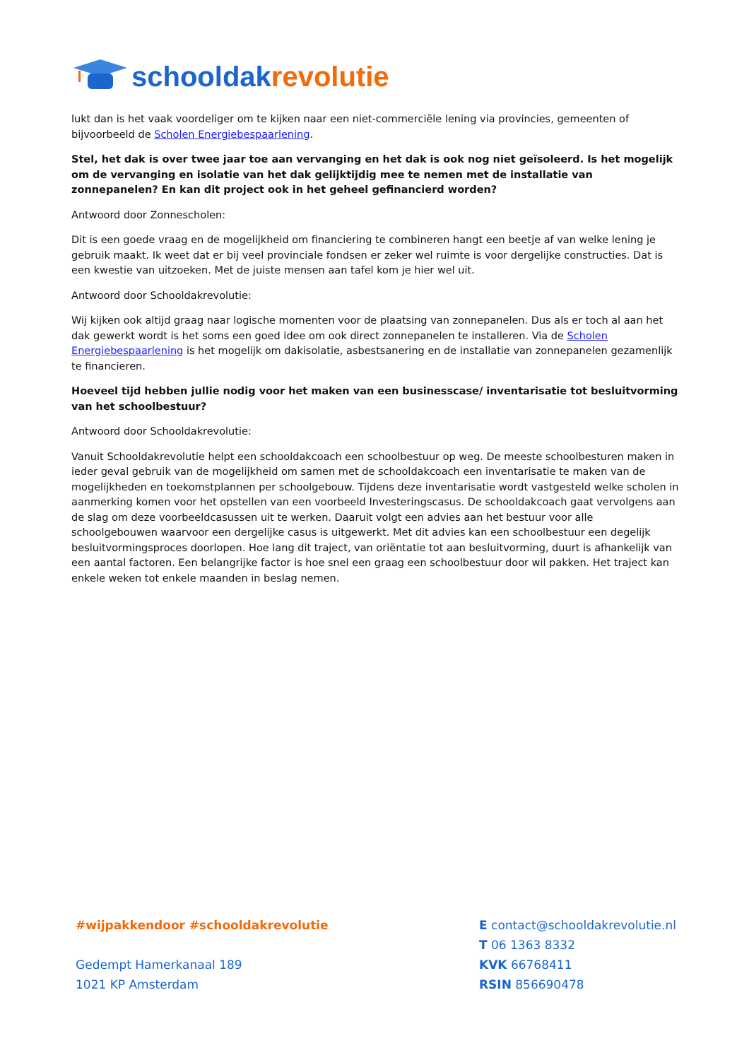schooldakrevolutie
lukt dan is het vaak voordeliger om te kijken naar een niet-commerciële lening via provincies, gemeenten of bijvoorbeeld de Scholen Energiebespaarlening.
Stel, het dak is over twee jaar toe aan vervanging en het dak is ook nog niet geïsoleerd. Is het mogelijk om de vervanging en isolatie van het dak gelijktijdig mee te nemen met de installatie van zonnepanelen? En kan dit project ook in het geheel gefinancierd worden?
Antwoord door Zonnescholen:
Dit is een goede vraag en de mogelijkheid om financiering te combineren hangt een beetje af van welke lening je gebruik maakt. Ik weet dat er bij veel provinciale fondsen er zeker wel ruimte is voor dergelijke constructies. Dat is een kwestie van uitzoeken. Met de juiste mensen aan tafel kom je hier wel uit.
Antwoord door Schooldakrevolutie:
Wij kijken ook altijd graag naar logische momenten voor de plaatsing van zonnepanelen. Dus als er toch al aan het dak gewerkt wordt is het soms een goed idee om ook direct zonnepanelen te installeren. Via de Scholen Energiebespaarlening is het mogelijk om dakisolatie, asbestsanering en de installatie van zonnepanelen gezamenlijk te financieren.
Hoeveel tijd hebben jullie nodig voor het maken van een businesscase/ inventarisatie tot besluitvorming van het schoolbestuur?
Antwoord door Schooldakrevolutie:
Vanuit Schooldakrevolutie helpt een schooldakcoach een schoolbestuur op weg. De meeste schoolbesturen maken in ieder geval gebruik van de mogelijkheid om samen met de schooldakcoach een inventarisatie te maken van de mogelijkheden en toekomstplannen per schoolgebouw. Tijdens deze inventarisatie wordt vastgesteld welke scholen in aanmerking komen voor het opstellen van een voorbeeld Investeringscasus. De schooldakcoach gaat vervolgens aan de slag om deze voorbeeldcasussen uit te werken. Daaruit volgt een advies aan het bestuur voor alle schoolgebouwen waarvoor een dergelijke casus is uitgewerkt. Met dit advies kan een schoolbestuur een degelijk besluitvormingsproces doorlopen. Hoe lang dit traject, van oriëntatie tot aan besluitvorming, duurt is afhankelijk van een aantal factoren. Een belangrijke factor is hoe snel een graag een schoolbestuur door wil pakken. Het traject kan enkele weken tot enkele maanden in beslag nemen.
#wijpakkendoor #schooldakrevolutie
Gedempt Hamerkanaal 189
1021 KP Amsterdam
E contact@schooldakrevolutie.nl
T 06 1363 8332
KVK 66768411
RSIN 856690478